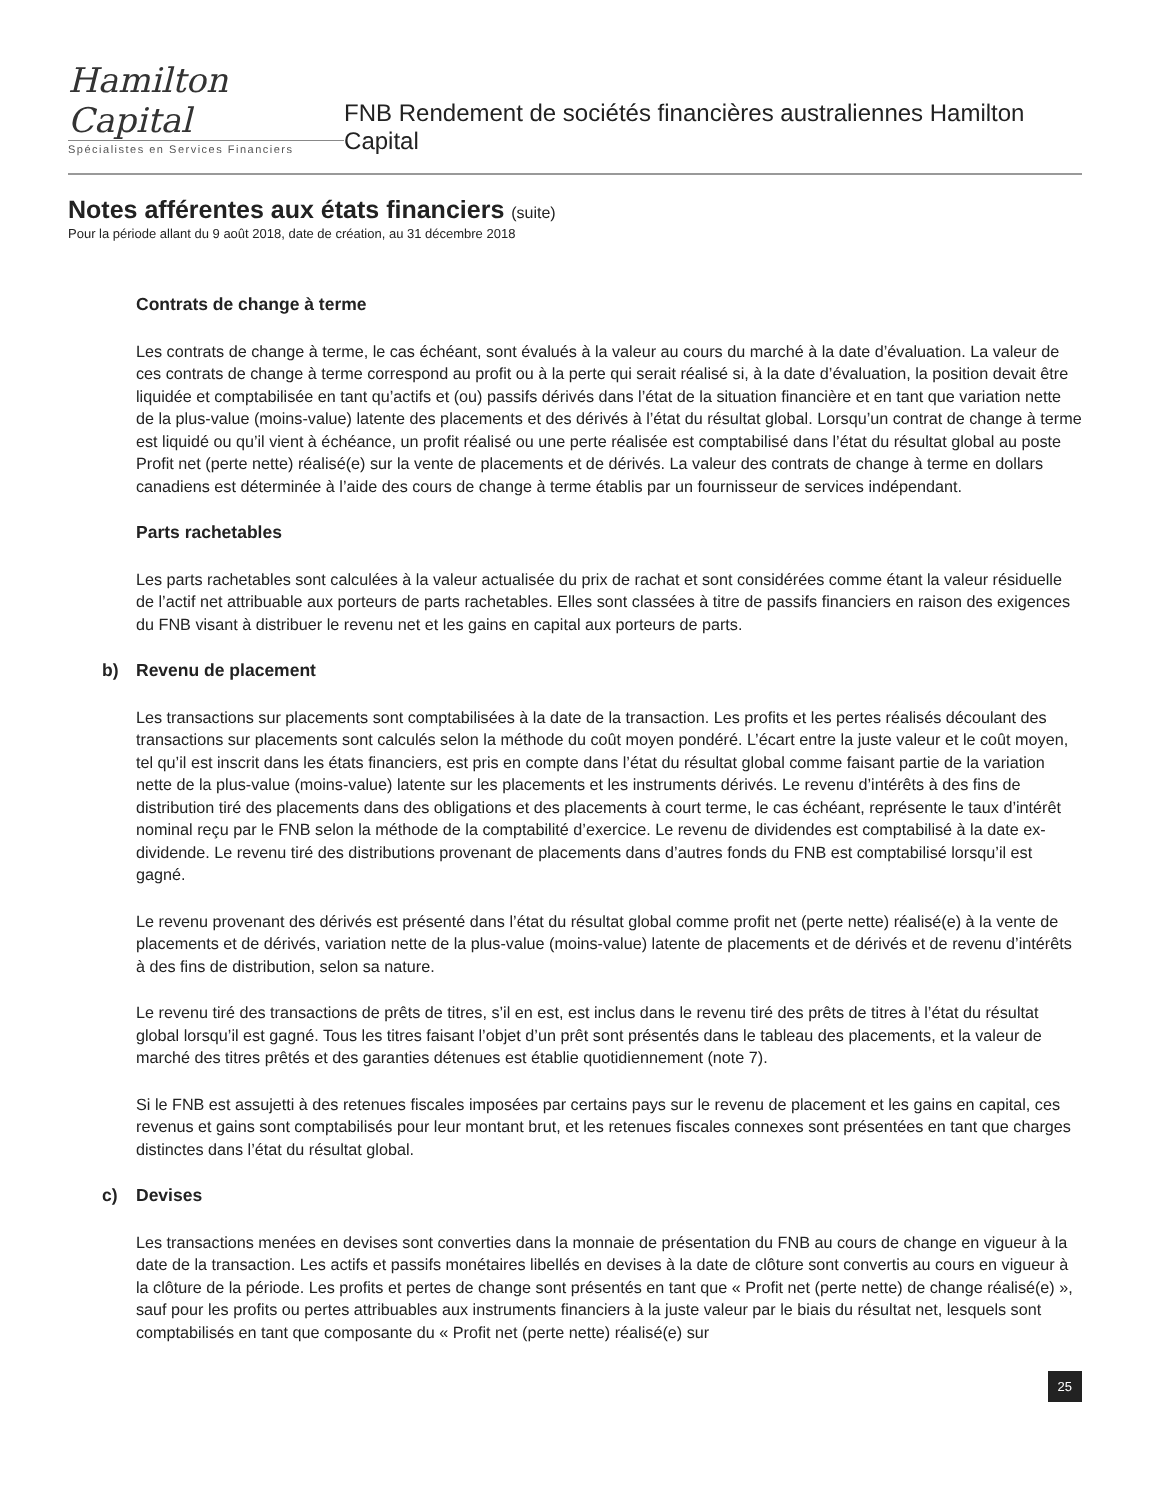Hamilton Capital
Spécialistes en Services Financiers
FNB Rendement de sociétés financières australiennes Hamilton Capital
Notes afférentes aux états financiers (suite)
Pour la période allant du 9 août 2018, date de création, au 31 décembre 2018
Contrats de change à terme
Les contrats de change à terme, le cas échéant, sont évalués à la valeur au cours du marché à la date d’évaluation. La valeur de ces contrats de change à terme correspond au profit ou à la perte qui serait réalisé si, à la date d’évaluation, la position devait être liquidée et comptabilisée en tant qu’actifs et (ou) passifs dérivés dans l’état de la situation financière et en tant que variation nette de la plus-value (moins-value) latente des placements et des dérivés à l’état du résultat global. Lorsqu’un contrat de change à terme est liquidé ou qu’il vient à échéance, un profit réalisé ou une perte réalisée est comptabilisé dans l’état du résultat global au poste Profit net (perte nette) réalisé(e) sur la vente de placements et de dérivés. La valeur des contrats de change à terme en dollars canadiens est déterminée à l’aide des cours de change à terme établis par un fournisseur de services indépendant.
Parts rachetables
Les parts rachetables sont calculées à la valeur actualisée du prix de rachat et sont considérées comme étant la valeur résiduelle de l’actif net attribuable aux porteurs de parts rachetables. Elles sont classées à titre de passifs financiers en raison des exigences du FNB visant à distribuer le revenu net et les gains en capital aux porteurs de parts.
b) Revenu de placement
Les transactions sur placements sont comptabilisées à la date de la transaction. Les profits et les pertes réalisés découlant des transactions sur placements sont calculés selon la méthode du coût moyen pondéré. L’écart entre la juste valeur et le coût moyen, tel qu’il est inscrit dans les états financiers, est pris en compte dans l’état du résultat global comme faisant partie de la variation nette de la plus-value (moins-value) latente sur les placements et les instruments dérivés. Le revenu d’intérêts à des fins de distribution tiré des placements dans des obligations et des placements à court terme, le cas échéant, représente le taux d’intérêt nominal reçu par le FNB selon la méthode de la comptabilité d’exercice. Le revenu de dividendes est comptabilisé à la date ex-dividende. Le revenu tiré des distributions provenant de placements dans d’autres fonds du FNB est comptabilisé lorsqu’il est gagné.
Le revenu provenant des dérivés est présenté dans l’état du résultat global comme profit net (perte nette) réalisé(e) à la vente de placements et de dérivés, variation nette de la plus-value (moins-value) latente de placements et de dérivés et de revenu d’intérêts à des fins de distribution, selon sa nature.
Le revenu tiré des transactions de prêts de titres, s’il en est, est inclus dans le revenu tiré des prêts de titres à l’état du résultat global lorsqu’il est gagné. Tous les titres faisant l’objet d’un prêt sont présentés dans le tableau des placements, et la valeur de marché des titres prêtés et des garanties détenues est établie quotidiennement (note 7).
Si le FNB est assujetti à des retenues fiscales imposées par certains pays sur le revenu de placement et les gains en capital, ces revenus et gains sont comptabilisés pour leur montant brut, et les retenues fiscales connexes sont présentées en tant que charges distinctes dans l’état du résultat global.
c) Devises
Les transactions menées en devises sont converties dans la monnaie de présentation du FNB au cours de change en vigueur à la date de la transaction. Les actifs et passifs monétaires libellés en devises à la date de clôture sont convertis au cours en vigueur à la clôture de la période. Les profits et pertes de change sont présentés en tant que « Profit net (perte nette) de change réalisé(e) », sauf pour les profits ou pertes attribuables aux instruments financiers à la juste valeur par le biais du résultat net, lesquels sont comptabilisés en tant que composante du « Profit net (perte nette) réalisé(e) sur
25